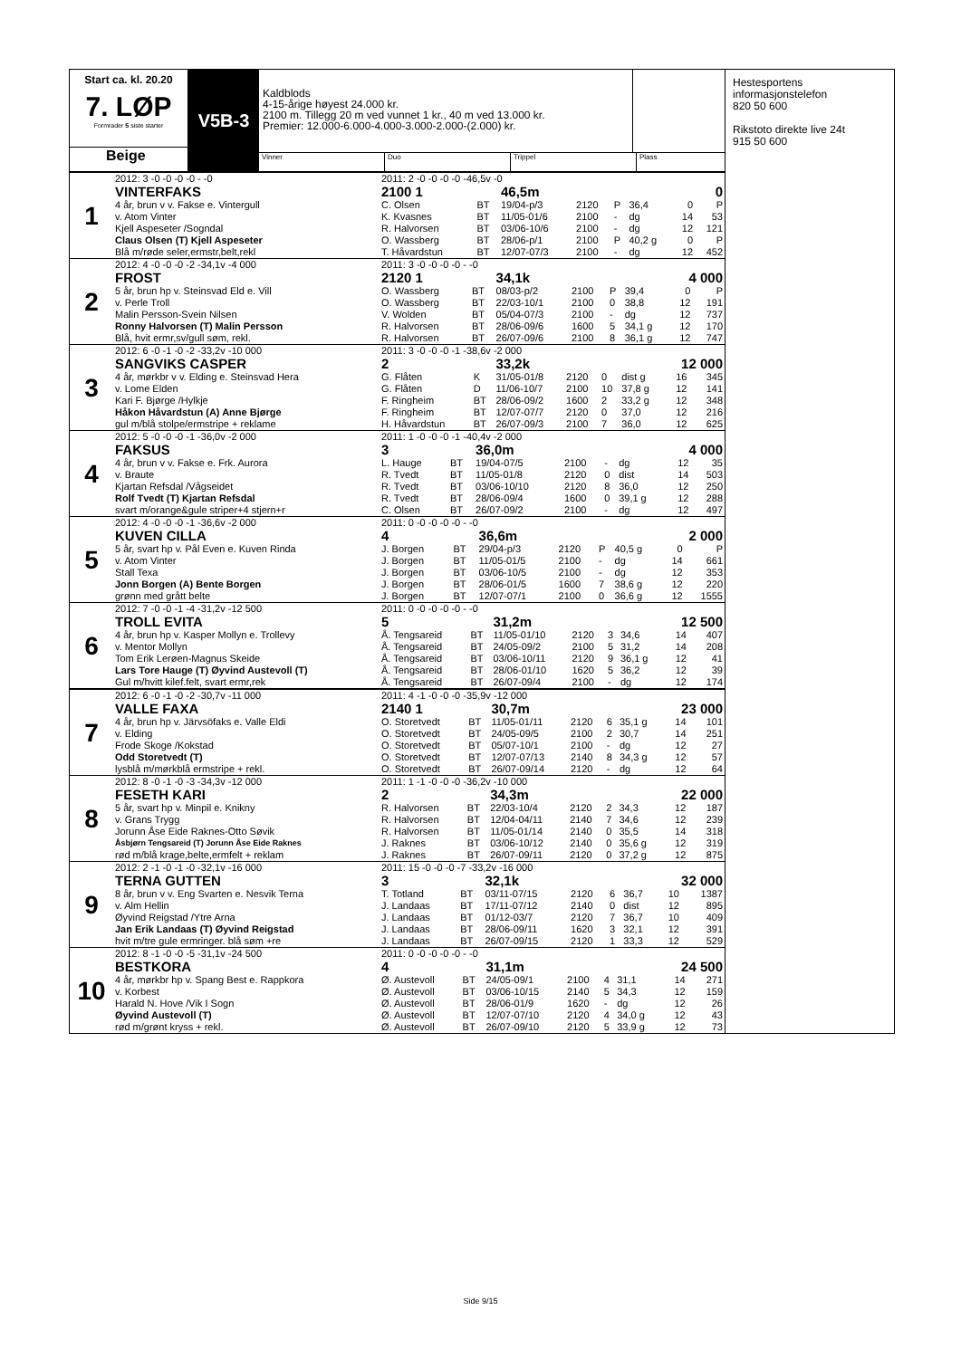Start ca. kl. 20.20
7. LØP
Formrader 5 siste starter
Beige
V5B-3
Kaldblods
4-15-årige høyest 24.000 kr.
2100 m. Tillegg 20 m ved vunnet 1 kr., 40 m ved 13.000 kr.
Premier: 12.000-6.000-4.000-3.000-2.000-(2.000) kr.
Vinner Duo Trippel Plass
| 1 | 2012: 3 -0 -0 -0 -0 - -0 | 2011: 2 -0 -0 -0 -0 -46,5v -0 | | | | | | | |
| | VINTERFAKS | 2100 1 | | 46,5m | | | | 0 | |
| | 4 år, brun v v. Fakse e. Vintergull | C. Olsen | BT | 19/04-p/3 | 2120 | P | 36,4 | 0 | P |
| | v. Atom Vinter | K. Kvasnes | BT | 11/05-01/6 | 2100 | - | dg | 14 | 53 |
| | Kjell Aspeseter /Sogndal | R. Halvorsen | BT | 03/06-10/6 | 2100 | - | dg | 12 | 121 |
| | Claus Olsen (T) Kjell Aspeseter | O. Wassberg | BT | 28/06-p/1 | 2100 | P | 40,2 g | 0 | P |
| | Blå m/røde seler,ermstr,belt,rekl | T. Håvardstun | BT | 12/07-07/3 | 2100 | - | dg | 12 | 452 |
| 2 | 2012: 4 -0 -0 -0 -2 -34,1v -4 000 | 2011: 3 -0 -0 -0 -0 - -0 | | | | | | | |
| | FROST | 2120 1 | | 34,1k | | | | 4 000 | |
| | 5 år, brun hp v. Steinsvad Eld e. Vill | O. Wassberg | BT | 08/03-p/2 | 2100 | P | 39,4 | 0 | P |
| | v. Perle Troll | O. Wassberg | BT | 22/03-10/1 | 2100 | 0 | 38,8 | 12 | 191 |
| | Malin Persson-Svein Nilsen | V. Wolden | BT | 05/04-07/3 | 2100 | - | dg | 12 | 737 |
| | Ronny Halvorsen (T) Malin Persson | R. Halvorsen | BT | 28/06-09/6 | 1600 | 5 | 34,1 g | 12 | 170 |
| | Blå, hvit ermr,sv/gull søm, rekl. | R. Halvorsen | BT | 26/07-09/6 | 2100 | 8 | 36,1 g | 12 | 747 |
| 3 | 2012: 6 -0 -1 -0 -2 -33,2v -10 000 | 2011: 3 -0 -0 -0 -1 -38,6v -2 000 | | | | | | | |
| | SANGVIKS CASPER | 2 | | 33,2k | | | | 12 000 | |
| | 4 år, mørkbr v v. Elding e. Steinsvad Hera | G. Flåten | K | 31/05-01/8 | 2120 | 0 | dist g | 16 | 345 |
| | v. Lome Elden | G. Flåten | D | 11/06-10/7 | 2100 | 10 | 37,8 g | 12 | 141 |
| | Kari F. Bjørge /Hylkje | F. Ringheim | BT | 28/06-09/2 | 1600 | 2 | 33,2 g | 12 | 348 |
| | Håkon Håvardstun (A) Anne Bjørge | F. Ringheim | BT | 12/07-07/7 | 2120 | 0 | 37,0 | 12 | 216 |
| | gul m/blå stolpe/ermstripe + reklame | H. Håvardstun | BT | 26/07-09/3 | 2100 | 7 | 36,0 | 12 | 625 |
| 4 | 2012: 5 -0 -0 -0 -1 -36,0v -2 000 | 2011: 1 -0 -0 -0 -1 -40,4v -2 000 | | | | | | | |
| | FAKSUS | 3 | | 36,0m | | | | 4 000 | |
| | 4 år, brun v v. Fakse e. Frk. Aurora | L. Hauge | BT | 19/04-07/5 | 2100 | - | dg | 12 | 35 |
| | v. Braute | R. Tvedt | BT | 11/05-01/8 | 2120 | 0 | dist | 14 | 503 |
| | Kjartan Refsdal /Vågseidet | R. Tvedt | BT | 03/06-10/10 | 2120 | 8 | 36,0 | 12 | 250 |
| | Rolf Tvedt (T) Kjartan Refsdal | R. Tvedt | BT | 28/06-09/4 | 1600 | 0 | 39,1 g | 12 | 288 |
| | svart m/orange&gule striper+4 stjern+r | C. Olsen | BT | 26/07-09/2 | 2100 | - | dg | 12 | 497 |
| 5 | 2012: 4 -0 -0 -0 -1 -36,6v -2 000 | 2011: 0 -0 -0 -0 -0 - -0 | | | | | | | |
| | KUVEN CILLA | 4 | | 36,6m | | | | 2 000 | |
| | 5 år, svart hp v. Pål Even e. Kuven Rinda | J. Borgen | BT | 29/04-p/3 | 2120 | P | 40,5 g | 0 | P |
| | v. Atom Vinter | J. Borgen | BT | 11/05-01/5 | 2100 | - | dg | 14 | 661 |
| | Stall Texa | J. Borgen | BT | 03/06-10/5 | 2100 | - | dg | 12 | 353 |
| | Jonn Borgen (A) Bente Borgen | J. Borgen | BT | 28/06-01/5 | 1600 | 7 | 38,6 g | 12 | 220 |
| | grønn med grått belte | J. Borgen | BT | 12/07-07/1 | 2100 | 0 | 36,6 g | 12 | 1555 |
| 6 | 2012: 7 -0 -0 -1 -4 -31,2v -12 500 | 2011: 0 -0 -0 -0 -0 - -0 | | | | | | | |
| | TROLL EVITA | 5 | | 31,2m | | | | 12 500 | |
| | 4 år, brun hp v. Kasper Mollyn e. Trollevy | Å. Tengsareid | BT | 11/05-01/10 | 2120 | 3 | 34,6 | 14 | 407 |
| | v. Mentor Mollyn | Å. Tengsareid | BT | 24/05-09/2 | 2100 | 5 | 31,2 | 14 | 208 |
| | Tom Erik Lerøen-Magnus Skeide | Å. Tengsareid | BT | 03/06-10/11 | 2120 | 9 | 36,1 g | 12 | 41 |
| | Lars Tore Hauge (T) Øyvind Austevoll (T) | Å. Tengsareid | BT | 28/06-01/10 | 1620 | 5 | 36,2 | 12 | 39 |
| | Gul m/hvitt kilef.felt, svart ermr,rek | Å. Tengsareid | BT | 26/07-09/4 | 2100 | - | dg | 12 | 174 |
| 7 | 2012: 6 -0 -1 -0 -2 -30,7v -11 000 | 2011: 4 -1 -0 -0 -0 -35,9v -12 000 | | | | | | | |
| | VALLE FAXA | 2140 1 | | 30,7m | | | | 23 000 | |
| | 4 år, brun hp v. Järvsöfaks e. Valle Eldi | O. Storetvedt | BT | 11/05-01/11 | 2120 | 6 | 35,1 g | 14 | 101 |
| | v. Elding | O. Storetvedt | BT | 24/05-09/5 | 2100 | 2 | 30,7 | 14 | 251 |
| | Frode Skoge /Kokstad | O. Storetvedt | BT | 05/07-10/1 | 2100 | - | dg | 12 | 27 |
| | Odd Storetvedt (T) | O. Storetvedt | BT | 12/07-07/13 | 2140 | 8 | 34,3 g | 12 | 57 |
| | lysblå m/mørkblå ermstripe + rekl. | O. Storetvedt | BT | 26/07-09/14 | 2120 | - | dg | 12 | 64 |
| 8 | 2012: 8 -0 -1 -0 -3 -34,3v -12 000 | 2011: 1 -1 -0 -0 -0 -36,2v -10 000 | | | | | | | |
| | FESETH KARI | 2 | | 34,3m | | | | 22 000 | |
| | 5 år, svart hp v. Minpil e. Knikny | R. Halvorsen | BT | 22/03-10/4 | 2120 | 2 | 34,3 | 12 | 187 |
| | v. Grans Trygg | R. Halvorsen | BT | 12/04-04/11 | 2140 | 7 | 34,6 | 12 | 239 |
| | Jorunn Åse Eide Raknes-Otto Søvik | R. Halvorsen | BT | 11/05-01/14 | 2140 | 0 | 35,5 | 14 | 318 |
| | Åsbjørn Tengsareid (T) Jorunn Åse Eide Raknes | J. Raknes | BT | 03/06-10/12 | 2140 | 0 | 35,6 g | 12 | 319 |
| | rød m/blå krage,belte,ermfelt + reklam | J. Raknes | BT | 26/07-09/11 | 2120 | 0 | 37,2 g | 12 | 875 |
| 9 | 2012: 2 -1 -0 -1 -0 -32,1v -16 000 | 2011: 15 -0 -0 -0 -7 -33,2v -16 000 | | | | | | | |
| | TERNA GUTTEN | 3 | | 32,1k | | | | 32 000 | |
| | 8 år, brun v v. Eng Svarten e. Nesvik Terna | T. Totland | BT | 03/11-07/15 | 2120 | 6 | 36,7 | 10 | 1387 |
| | v. Alm Hellin | J. Landaas | BT | 17/11-07/12 | 2140 | 0 | dist | 12 | 895 |
| | Øyvind Reigstad /Ytre Arna | J. Landaas | BT | 01/12-03/7 | 2120 | 7 | 36,7 | 10 | 409 |
| | Jan Erik Landaas (T) Øyvind Reigstad | J. Landaas | BT | 28/06-09/11 | 1620 | 3 | 32,1 | 12 | 391 |
| | hvit m/tre gule ermringer. blå søm +re | J. Landaas | BT | 26/07-09/15 | 2120 | 1 | 33,3 | 12 | 529 |
| 10 | 2012: 8 -1 -0 -0 -5 -31,1v -24 500 | 2011: 0 -0 -0 -0 -0 - -0 | | | | | | | |
| | BESTKORA | 4 | | 31,1m | | | | 24 500 | |
| | 4 år, mørkbr hp v. Spang Best e. Rappkora | Ø. Austevoll | BT | 24/05-09/1 | 2100 | 4 | 31,1 | 14 | 271 |
| | v. Korbest | Ø. Austevoll | BT | 03/06-10/15 | 2140 | 5 | 34,3 | 12 | 159 |
| | Harald N. Hove /Vik I Sogn | Ø. Austevoll | BT | 28/06-01/9 | 1620 | - | dg | 12 | 26 |
| | Øyvind Austevoll (T) | Ø. Austevoll | BT | 12/07-07/10 | 2120 | 4 | 34,0 g | 12 | 43 |
| | rød m/grønt kryss + rekl. | Ø. Austevoll | BT | 26/07-09/10 | 2120 | 5 | 33,9 g | 12 | 73 |
Hestesportens
informasjonstelefon
820 50 600
Rikstoto direkte live 24t
915 50 600
Side 9/15